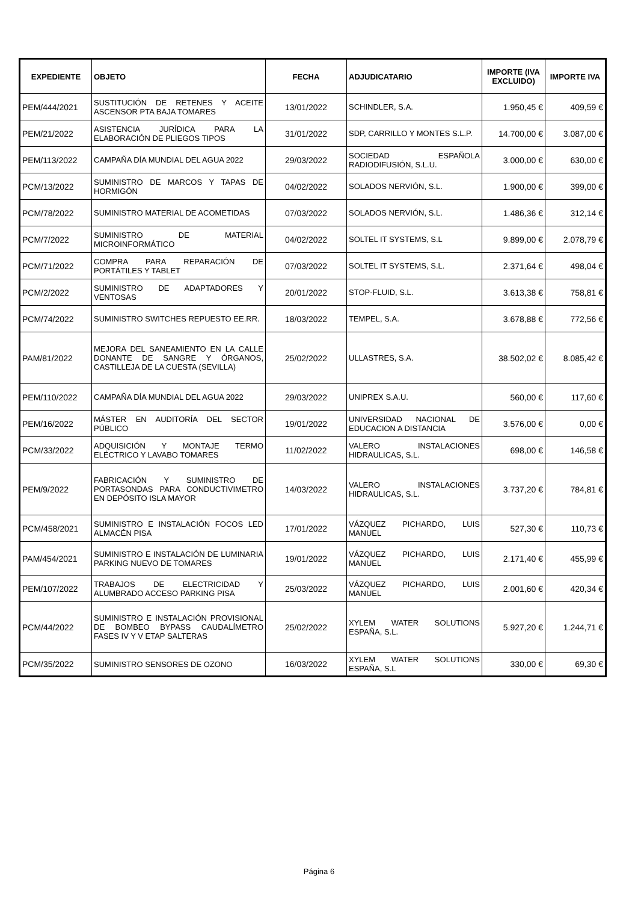| EXPEDIENTE | OBJETO | FECHA | ADJUDICATARIO | IMPORTE (IVA EXCLUIDO) | IMPORTE IVA |
| --- | --- | --- | --- | --- | --- |
| PEM/444/2021 | SUSTITUCIÓN DE RETENES Y ACEITE ASCENSOR PTA BAJA TOMARES | 13/01/2022 | SCHINDLER, S.A. | 1.950,45 € | 409,59 € |
| PEM/21/2022 | ASISTENCIA JURÍDICA PARA LA ELABORACIÓN DE PLIEGOS TIPOS | 31/01/2022 | SDP, CARRILLO Y MONTES S.L.P. | 14.700,00 € | 3.087,00 € |
| PEM/113/2022 | CAMPAÑA DÍA MUNDIAL DEL AGUA 2022 | 29/03/2022 | SOCIEDAD ESPAÑOLA RADIODIFUSIÓN, S.L.U. | 3.000,00 € | 630,00 € |
| PCM/13/2022 | SUMINISTRO DE MARCOS Y TAPAS DE HORMIGÓN | 04/02/2022 | SOLADOS NERVIÓN, S.L. | 1.900,00 € | 399,00 € |
| PCM/78/2022 | SUMINISTRO MATERIAL DE ACOMETIDAS | 07/03/2022 | SOLADOS NERVIÓN, S.L. | 1.486,36 € | 312,14 € |
| PCM/7/2022 | SUMINISTRO DE MATERIAL MICROINFORMÁTICO | 04/02/2022 | SOLTEL IT SYSTEMS, S.L | 9.899,00 € | 2.078,79 € |
| PCM/71/2022 | COMPRA PARA REPARACIÓN DE PORTÁTILES Y TABLET | 07/03/2022 | SOLTEL IT SYSTEMS, S.L. | 2.371,64 € | 498,04 € |
| PCM/2/2022 | SUMINISTRO DE ADAPTADORES Y VENTOSAS | 20/01/2022 | STOP-FLUID, S.L. | 3.613,38 € | 758,81 € |
| PCM/74/2022 | SUMINISTRO SWITCHES REPUESTO EE.RR. | 18/03/2022 | TEMPEL, S.A. | 3.678,88 € | 772,56 € |
| PAM/81/2022 | MEJORA DEL SANEAMIENTO EN LA CALLE DONANTE DE SANGRE Y ÓRGANOS, CASTILLEJA DE LA CUESTA (SEVILLA) | 25/02/2022 | ULLASTRES, S.A. | 38.502,02 € | 8.085,42 € |
| PEM/110/2022 | CAMPAÑA DÍA MUNDIAL DEL AGUA 2022 | 29/03/2022 | UNIPREX S.A.U. | 560,00 € | 117,60 € |
| PEM/16/2022 | MÁSTER EN AUDITORÍA DEL SECTOR PÚBLICO | 19/01/2022 | UNIVERSIDAD NACIONAL DE EDUCACION A DISTANCIA | 3.576,00 € | 0,00 € |
| PCM/33/2022 | ADQUISICIÓN Y MONTAJE TERMO ELÉCTRICO Y LAVABO TOMARES | 11/02/2022 | VALERO INSTALACIONES HIDRAULICAS, S.L. | 698,00 € | 146,58 € |
| PEM/9/2022 | FABRICACIÓN Y SUMINISTRO DE PORTASONDAS PARA CONDUCTIVIMETRO EN DEPÓSITO ISLA MAYOR | 14/03/2022 | VALERO INSTALACIONES HIDRAULICAS, S.L. | 3.737,20 € | 784,81 € |
| PCM/458/2021 | SUMINISTRO E INSTALACIÓN FOCOS LED ALMACÉN PISA | 17/01/2022 | VÁZQUEZ PICHARDO, LUIS MANUEL | 527,30 € | 110,73 € |
| PAM/454/2021 | SUMINISTRO E INSTALACIÓN DE LUMINARIA PARKING NUEVO DE TOMARES | 19/01/2022 | VÁZQUEZ PICHARDO, LUIS MANUEL | 2.171,40 € | 455,99 € |
| PEM/107/2022 | TRABAJOS DE ELECTRICIDAD Y ALUMBRADO ACCESO PARKING PISA | 25/03/2022 | VÁZQUEZ PICHARDO, LUIS MANUEL | 2.001,60 € | 420,34 € |
| PCM/44/2022 | SUMINISTRO E INSTALACIÓN PROVISIONAL DE BOMBEO BYPASS CAUDALÍMETRO FASES IV Y V ETAP SALTERAS | 25/02/2022 | XYLEM WATER SOLUTIONS ESPAÑA, S.L. | 5.927,20 € | 1.244,71 € |
| PCM/35/2022 | SUMINISTRO SENSORES DE OZONO | 16/03/2022 | XYLEM WATER SOLUTIONS ESPAÑA, S.L | 330,00 € | 69,30 € |
Página 6